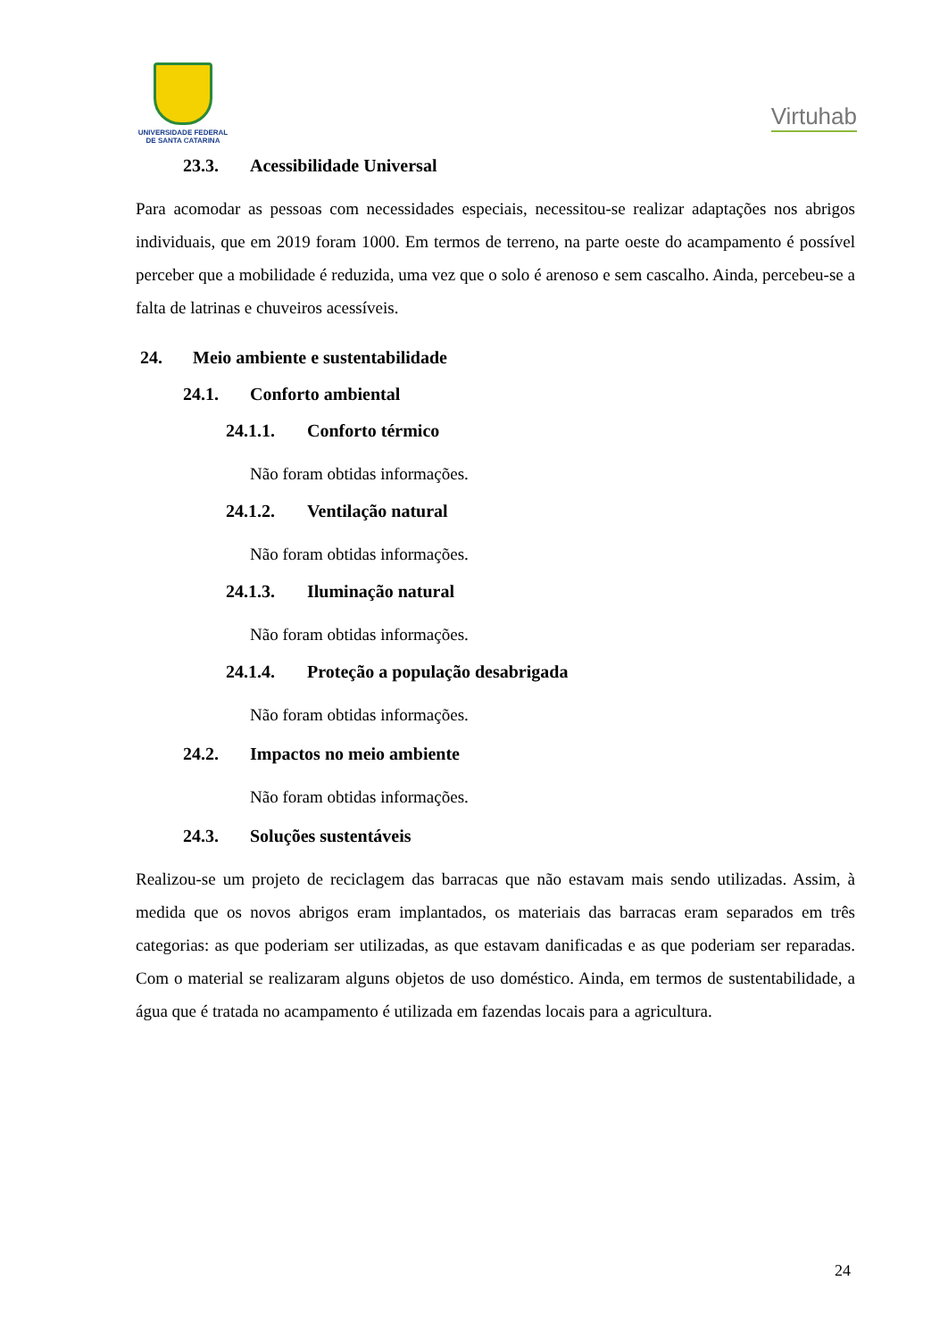UNIVERSIDADE FEDERAL
DE SANTA CATARINA
Virtuhab
23.3. Acessibilidade Universal
Para acomodar as pessoas com necessidades especiais, necessitou-se realizar adaptações nos abrigos individuais, que em 2019 foram 1000. Em termos de terreno, na parte oeste do acampamento é possível perceber que a mobilidade é reduzida, uma vez que o solo é arenoso e sem cascalho. Ainda, percebeu-se a falta de latrinas e chuveiros acessíveis.
24. Meio ambiente e sustentabilidade
24.1. Conforto ambiental
24.1.1. Conforto térmico
Não foram obtidas informações.
24.1.2. Ventilação natural
Não foram obtidas informações.
24.1.3. Iluminação natural
Não foram obtidas informações.
24.1.4. Proteção a população desabrigada
Não foram obtidas informações.
24.2. Impactos no meio ambiente
Não foram obtidas informações.
24.3. Soluções sustentáveis
Realizou-se um projeto de reciclagem das barracas que não estavam mais sendo utilizadas. Assim, à medida que os novos abrigos eram implantados, os materiais das barracas eram separados em três categorias: as que poderiam ser utilizadas, as que estavam danificadas e as que poderiam ser reparadas. Com o material se realizaram alguns objetos de uso doméstico. Ainda, em termos de sustentabilidade, a água que é tratada no acampamento é utilizada em fazendas locais para a agricultura.
24